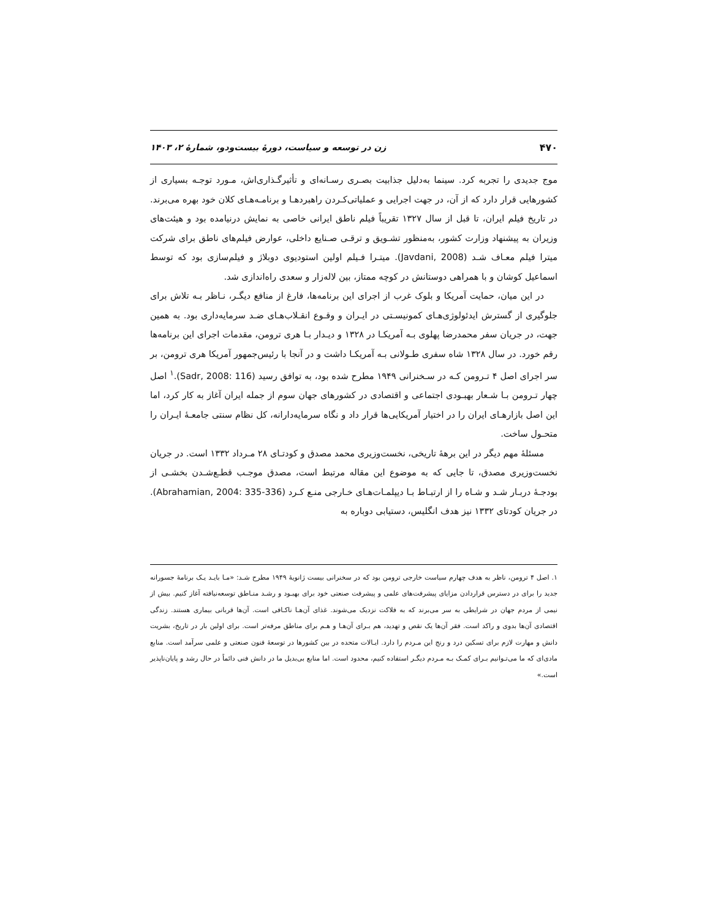۴۷۰ زن در توسعه و سیاست، دورهٔ بیست‌ودو، شمارهٔ ۲، ۱۴۰۳
موج جدیدی را تجربه کرد. سینما به‌دلیل جذابیت بصـری رسـانه‌ای و تأثیرگـذاری‌اش، مـورد توجـه بسیاری از کشورهایی قرار دارد که از آن، در جهت اجرایی و عملیاتی‌کـردن راهبردهـا و برنامـه‌هـای کلان خود بهره می‌برند. در تاریخ فیلم ایران، تا قبل از سال ۱۳۲۷ تقریباً فیلم ناطق ایرانی خاصی به نمایش درنیامده بود و هیئت‌های وزیران به پیشنهاد وزارت کشور، به‌منظور تشـویق و ترقـی صـنایع داخلی، عوارض فیلم‌های ناطق برای شرکت میترا فیلم معـاف شـد (Javdani, 2008). میتـرا فـیلم اولین استودیوی دوبلاژ و فیلم‌سازی بود که توسط اسماعیل کوشان و با همراهی دوستانش در کوچه ممتاز، بین لاله‌زار و سعدی راه‌اندازی شد.
در این میان، حمایت آمریکا و بلوک غرب از اجرای این برنامه‌ها، فارغ از منافع دیگـر، نـاظر بـه تلاش برای جلوگیری از گسترش ایدئولوژی‌هـای کمونیسـتی در ایـران و وقـوع انقـلاب‌هـای ضـد سرمایه‌داری بود. به همین جهت، در جریان سفر محمدرضا پهلوی بـه آمریکـا در ۱۳۲۸ و دیـدار بـا هری ترومن، مقدمات اجرای این برنامه‌ها رقم خورد. در سال ۱۳۲۸ شاه سفری طـولانی بـه آمریکـا داشت و در آنجا با رئیس‌جمهور آمریکا هری ترومن، بر سر اجرای اصل ۴ تـرومن کـه در سـخنرانی ۱۹۴۹ مطرح شده بود، به توافق رسید (Sadr, 2008: 116).<sup>۱</sup> اصل چهار تـرومن بـا شـعار بهبـودی اجتماعی و اقتصادی در کشورهای جهان سوم از جمله ایران آغاز به کار کرد، اما این اصل بازارهـای ایران را در اختیار آمریکایی‌ها قرار داد و نگاه سرمایه‌دارانه، کل نظام سنتی جامعـهٔ ایـران را متحـول ساخت.
مسئلهٔ مهم دیگر در این برههٔ تاریخی، نخست‌وزیری محمد مصدق و کودتـای ۲۸ مـرداد ۱۳۳۲ است. در جریان نخست‌وزیری مصدق، تا جایی که به موضوع این مقاله مرتبط است، مصدق موجـب قطـع‌شـدن بخشـی از بودجـهٔ دربـار شـد و شـاه را از ارتبـاط بـا دیپلمـات‌هـای خـارجی منـع کـرد (Abrahamian, 2004: 335-336). در جریان کودتای ۱۳۳۲ نیز هدف انگلیس، دستیابی دوباره به
۱. اصل ۴ ترومن، ناظر به هدف چهارم سیاست خارجی ترومن بود که در سخنرانی بیست ژانویهٔ ۱۹۴۹ مطرح شـد: «مـا بایـد یـک برنامهٔ جسورانه جدید را برای در دسترس قراردادن مزایای پیشرفت‌های علمی و پیشرفت صنعتی خود برای بهبـود و رشـد منـاطق توسعه‌نیافته آغاز کنیم. بیش از نیمی از مردم جهان در شرایطی به سر می‌برند که به فلاکت نزدیک می‌شوند. غذای آن‌هـا ناکـافی است. آن‌ها قربانی بیماری هستند. زندگی اقتصادی آن‌ها بدوی و راکد است. فقر آن‌ها یک نقص و تهدید، هم بـرای آن‌هـا و هـم برای مناطق مرفه‌تر است. برای اولین بار در تاریخ، بشریت دانش و مهارت لازم برای تسکین درد و رنج این مـردم را دارد. ایـالات متحده در بین کشورها در توسعهٔ فنون صنعتی و علمی سرآمد است. منابع مادی‌ای که ما می‌تـوانیم بـرای کمـک بـه مـردم دیگـر استفاده کنیم، محدود است. اما منابع بی‌بدیل ما در دانش فنی دائماً در حال رشد و پایان‌ناپذیر است.»